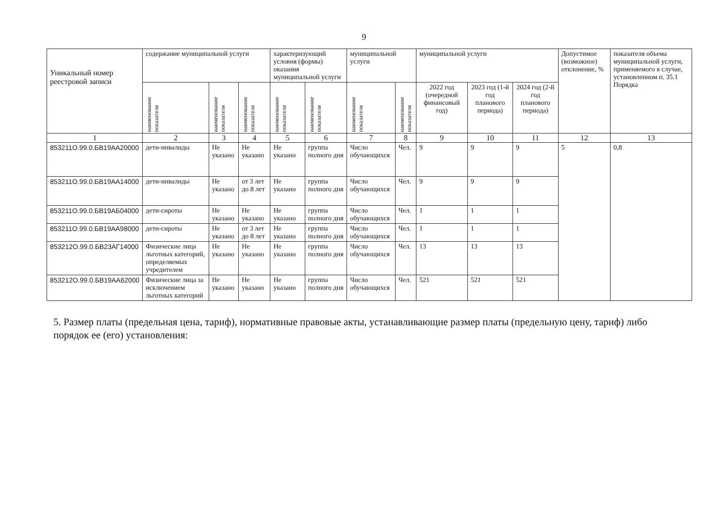9
| Уникальный номер реестровой записи | содержание муниципальной услуги | | | характеризующий условия (формы) оказания муниципальной услуги | | муниципальной услуги | | муниципальной услуги | | | Допустимое (возможное) отклонение, % | показателя объема муниципальной услуги, применяемого в случае, установленном п. 35.1 Порядка |
| --- | --- | --- | --- | --- | --- | --- | --- | --- | --- | --- | --- | --- |
| | наименование показателя | наименование показателя | наименование показателя | наименование показателя | наименование показателя | наименование показателя | наименование показателя | 2022 год (очередной финансовый год) | 2023 год (1-й год планового периода) | 2024 год (2-й год планового периода) | | |
| 1 | 2 | 3 | 4 | 5 | 6 | 7 | 8 | 9 | 10 | 11 | 12 | 13 |
| 853211О.99.0.БВ19АА20000 | дети-инвалиды | Не указано | Не указано | Не указано | группа полного дня | Число обучающихся | Чел. | 9 | 9 | 9 | 5 | 0,8 |
| 853211О.99.0.БВ19АА14000 | дети-инвалиды | Не указано | от 3 лет до 8 лет | Не указано | группа полного дня | Число обучающихся | Чел. | 9 | 9 | 9 | | |
| 853211О.99.0.БВ19АБ04000 | дети-сироты | Не указано | Не указано | Не указано | группа полного дня | Число обучающихся | Чел. | 1 | 1 | 1 | | |
| 853211О.99.0.БВ19АА98000 | дети-сироты | Не указано | от 3 лет до 8 лет | Не указано | группа полного дня | Число обучающихся | Чел. | 1 | 1 | 1 | | |
| 853212О.99.0.БВ23АГ14000 | Физические лица льготных категорий, определяемых учредителем | Не указано | Не указано | Не указано | группа полного дня | Число обучающихся | Чел. | 13 | 13 | 13 | | |
| 853212О.99.0.БВ19АА62000 | Физические лица за исключением льготных категорий | Не указано | Не указано | Не указано | группа полного дня | Число обучающихся | Чел. | 521 | 521 | 521 | | |
5. Размер платы (предельная цена, тариф), нормативные правовые акты, устанавливающие размер платы (предельную цену, тариф) либо порядок ее (его) установления: